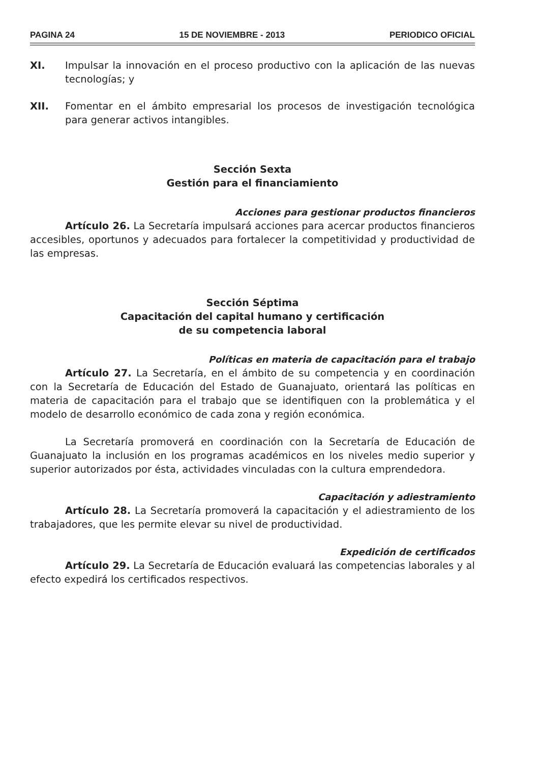PAGINA 24 15 DE NOVIEMBRE - 2013 PERIODICO OFICIAL
XI. Impulsar la innovación en el proceso productivo con la aplicación de las nuevas tecnologías; y
XII. Fomentar en el ámbito empresarial los procesos de investigación tecnológica para generar activos intangibles.
Sección Sexta
Gestión para el financiamiento
Acciones para gestionar productos financieros
Artículo 26. La Secretaría impulsará acciones para acercar productos financieros accesibles, oportunos y adecuados para fortalecer la competitividad y productividad de las empresas.
Sección Séptima
Capacitación del capital humano y certificación
de su competencia laboral
Políticas en materia de capacitación para el trabajo
Artículo 27. La Secretaría, en el ámbito de su competencia y en coordinación con la Secretaría de Educación del Estado de Guanajuato, orientará las políticas en materia de capacitación para el trabajo que se identifiquen con la problemática y el modelo de desarrollo económico de cada zona y región económica.
La Secretaría promoverá en coordinación con la Secretaría de Educación de Guanajuato la inclusión en los programas académicos en los niveles medio superior y superior autorizados por ésta, actividades vinculadas con la cultura emprendedora.
Capacitación y adiestramiento
Artículo 28. La Secretaría promoverá la capacitación y el adiestramiento de los trabajadores, que les permite elevar su nivel de productividad.
Expedición de certificados
Artículo 29. La Secretaría de Educación evaluará las competencias laborales y al efecto expedirá los certificados respectivos.